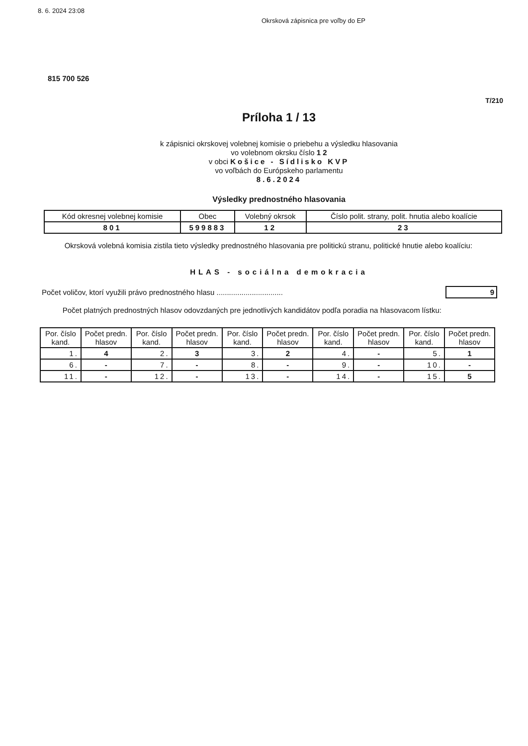8. 6. 2024 23:08
Okrsková zápisnica pre voľby do EP
815 700 526
T/210
Príloha 1 / 13
k zápisnici okrskovej volebnej komisie o priebehu a výsledku hlasovania
vo volebnom okrsku číslo 1 2
v obci Košice - Sídlisko KVP
vo voľbách do Európskeho parlamentu
8.6.2024
Výsledky prednostného hlasovania
| Kód okresnej volebnej komisie | Obec | Volebný okrsok | Číslo polit. strany, polit. hnutia alebo koalície |
| --- | --- | --- | --- |
| 801 | 599883 | 12 | 23 |
Okrsková volebná komisia zistila tieto výsledky prednostného hlasovania pre politickú stranu, politické hnutie alebo koalíciu:
HLAS - sociálna demokracia
Počet voličov, ktorí využili právo prednostného hlasu ................................ 9
Počet platných prednostných hlasov odovzdaných pre jednotlivých kandidátov podľa poradia na hlasovacom lístku:
| Por. číslo kand. | Počet predn. hlasov | Por. číslo kand. | Počet predn. hlasov | Por. číslo kand. | Počet predn. hlasov | Por. číslo kand. | Počet predn. hlasov | Por. číslo kand. | Počet predn. hlasov |
| --- | --- | --- | --- | --- | --- | --- | --- | --- | --- |
| 1. | 4 | 2. | 3 | 3. | 2 | 4. | - | 5. | 1 |
| 6. | - | 7. | - | 8. | - | 9. | - | 10. | - |
| 11. | - | 12. | - | 13. | - | 14. | - | 15. | 5 |